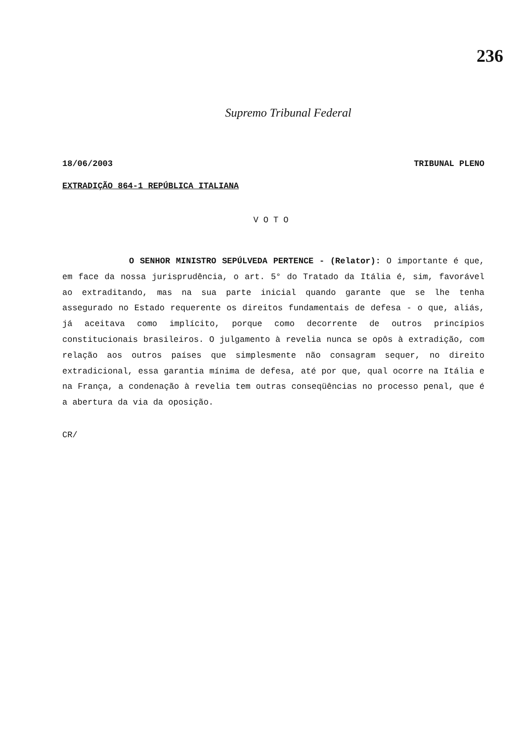236
Supremo Tribunal Federal
18/06/2003 TRIBUNAL PLENO
EXTRADIÇÃO 864-1 REPÚBLICA ITALIANA
VOTO
O SENHOR MINISTRO SEPÚLVEDA PERTENCE - (Relator): O importante é que, em face da nossa jurisprudência, o art. 5° do Tratado da Itália é, sim, favorável ao extraditando, mas na sua parte inicial quando garante que se lhe tenha assegurado no Estado requerente os direitos fundamentais de defesa - o que, aliás, já aceitava como implícito, porque como decorrente de outros princípios constitucionais brasileiros. O julgamento à revelia nunca se opôs à extradição, com relação aos outros países que simplesmente não consagram sequer, no direito extradicional, essa garantia mínima de defesa, até por que, qual ocorre na Itália e na França, a condenação à revelia tem outras conseqüências no processo penal, que é a abertura da via da oposição.
CR/